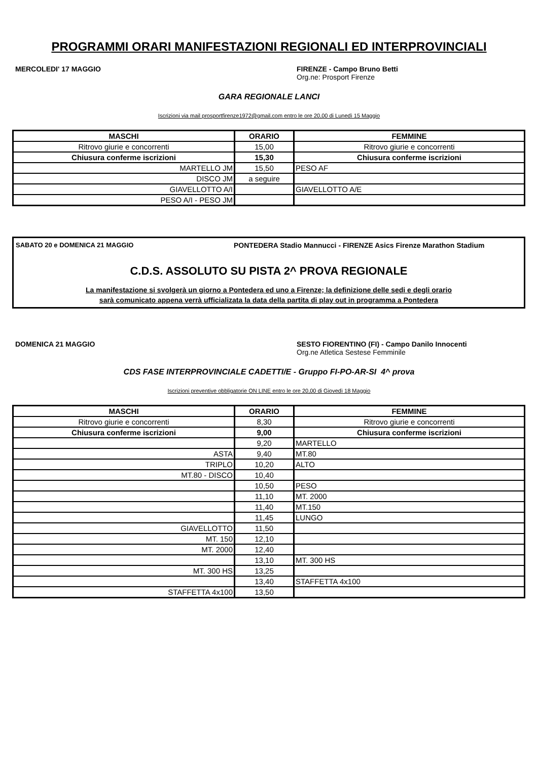PROGRAMMI ORARI MANIFESTAZIONI REGIONALI ED INTERPROVINCIALI
MERCOLEDI' 17 MAGGIO FIRENZE - Campo Bruno Betti
Org.ne: Prosport Firenze
GARA REGIONALE LANCI
Iscrizioni via mail prosportfirenze1972@gmail.com entro le ore 20,00 di Lunedì 15 Maggio
| MASCHI | ORARIO | FEMMINE |
| --- | --- | --- |
| Ritrovo giurie e concorrenti | 15,00 | Ritrovo giurie e concorrenti |
| Chiusura conferme iscrizioni | 15,30 | Chiusura conferme iscrizioni |
| MARTELLO JM | 15,50 | PESO AF |
| DISCO JM | a seguire | |
| GIAVELLOTTO A/I | | GIAVELLOTTO A/E |
| PESO A/I - PESO JM | | |
SABATO 20 e DOMENICA 21 MAGGIO PONTEDERA Stadio Mannucci - FIRENZE Asics Firenze Marathon Stadium
C.D.S. ASSOLUTO SU PISTA 2^ PROVA REGIONALE
La manifestazione si svolgerà un giorno a Pontedera ed uno a Firenze; la definizione delle sedi e degli orario
sarà comunicato appena verrà ufficializata la data della partita di play out in programma a Pontedera
DOMENICA 21 MAGGIO SESTO FIORENTINO (FI) - Campo Danilo Innocenti
Org.ne Atletica Sestese Femminile
CDS FASE INTERPROVINCIALE CADETTI/E - Gruppo FI-PO-AR-SI 4^ prova
Iscrizioni preventive obbligatorie ON LINE entro le ore 20,00 di Giovedì 18 Maggio
| MASCHI | ORARIO | FEMMINE |
| --- | --- | --- |
| Ritrovo giurie e concorrenti | 8,30 | Ritrovo giurie e concorrenti |
| Chiusura conferme iscrizioni | 9,00 | Chiusura conferme iscrizioni |
| | 9,20 | MARTELLO |
| ASTA | 9,40 | MT.80 |
| TRIPLO | 10,20 | ALTO |
| MT.80 - DISCO | 10,40 | |
| | 10,50 | PESO |
| | 11,10 | MT. 2000 |
| | 11,40 | MT.150 |
| | 11,45 | LUNGO |
| GIAVELLOTTO | 11,50 | |
| MT. 150 | 12,10 | |
| MT. 2000 | 12,40 | |
| | 13,10 | MT. 300 HS |
| MT. 300 HS | 13,25 | |
| | 13,40 | STAFFETTA 4x100 |
| STAFFETTA 4x100 | 13,50 | |